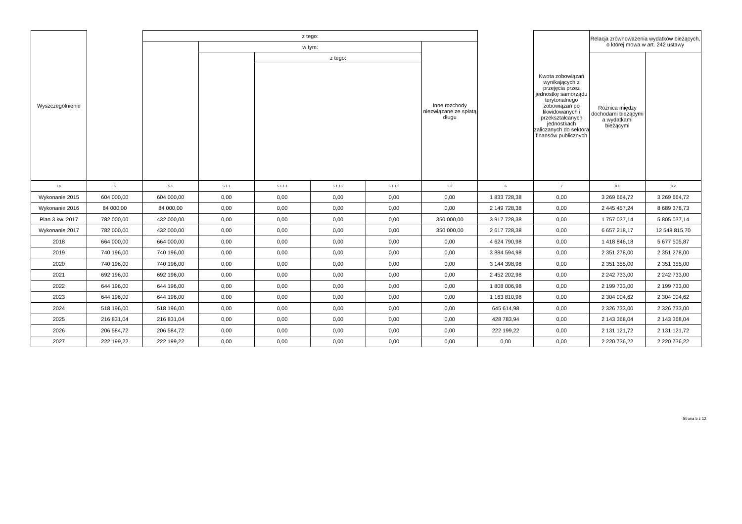| Wyszczególnienie | | z tego: | | | | | | | Kwota zobowiązań wynikających z przejęcia przez jednostkę samorządu terytorialnego zobowiązań po likwidowanych i przekształcanych jednostkach zaliczanych do sektora finansów publicznych | Relacja zrównoważenia wydatków bieżących, o której mowa w art. 242 ustawy | |
| | | | w tym: | | | | Inne rozchody niezwiązane ze spłatą długu | | | | |
| | | | | z tego: | | | | | | Różnica między dochodami bieżącymi a wydatkami bieżącymi | |
| Lp | 5 | 5.1 | 5.1.1 | 5.1.1.1 | 5.1.1.2 | 5.1.1.3 | 5.2 | 6 | 7 | 8.1 | 8.2 |
| Wykonanie 2015 | 604 000,00 | 604 000,00 | 0,00 | 0,00 | 0,00 | 0,00 | 0,00 | 1 833 728,38 | 0,00 | 3 269 664,72 | 3 269 664,72 |
| Wykonanie 2016 | 84 000,00 | 84 000,00 | 0,00 | 0,00 | 0,00 | 0,00 | 0,00 | 2 149 728,38 | 0,00 | 2 445 457,24 | 8 689 378,73 |
| Plan 3 kw. 2017 | 782 000,00 | 432 000,00 | 0,00 | 0,00 | 0,00 | 0,00 | 350 000,00 | 3 917 728,38 | 0,00 | 1 757 037,14 | 5 805 037,14 |
| Wykonanie 2017 | 782 000,00 | 432 000,00 | 0,00 | 0,00 | 0,00 | 0,00 | 350 000,00 | 2 617 728,38 | 0,00 | 6 657 218,17 | 12 548 815,70 |
| 2018 | 664 000,00 | 664 000,00 | 0,00 | 0,00 | 0,00 | 0,00 | 0,00 | 4 624 790,98 | 0,00 | 1 418 846,18 | 5 677 505,87 |
| 2019 | 740 196,00 | 740 196,00 | 0,00 | 0,00 | 0,00 | 0,00 | 0,00 | 3 884 594,98 | 0,00 | 2 351 278,00 | 2 351 278,00 |
| 2020 | 740 196,00 | 740 196,00 | 0,00 | 0,00 | 0,00 | 0,00 | 0,00 | 3 144 398,98 | 0,00 | 2 351 355,00 | 2 351 355,00 |
| 2021 | 692 196,00 | 692 196,00 | 0,00 | 0,00 | 0,00 | 0,00 | 0,00 | 2 452 202,98 | 0,00 | 2 242 733,00 | 2 242 733,00 |
| 2022 | 644 196,00 | 644 196,00 | 0,00 | 0,00 | 0,00 | 0,00 | 0,00 | 1 808 006,98 | 0,00 | 2 199 733,00 | 2 199 733,00 |
| 2023 | 644 196,00 | 644 196,00 | 0,00 | 0,00 | 0,00 | 0,00 | 0,00 | 1 163 810,98 | 0,00 | 2 304 004,62 | 2 304 004,62 |
| 2024 | 518 196,00 | 518 196,00 | 0,00 | 0,00 | 0,00 | 0,00 | 0,00 | 645 614,98 | 0,00 | 2 326 733,00 | 2 326 733,00 |
| 2025 | 216 831,04 | 216 831,04 | 0,00 | 0,00 | 0,00 | 0,00 | 0,00 | 428 783,94 | 0,00 | 2 143 368,04 | 2 143 368,04 |
| 2026 | 206 584,72 | 206 584,72 | 0,00 | 0,00 | 0,00 | 0,00 | 0,00 | 222 199,22 | 0,00 | 2 131 121,72 | 2 131 121,72 |
| 2027 | 222 199,22 | 222 199,22 | 0,00 | 0,00 | 0,00 | 0,00 | 0,00 | 0,00 | 0,00 | 2 220 736,22 | 2 220 736,22 |
Strona 5 z 12